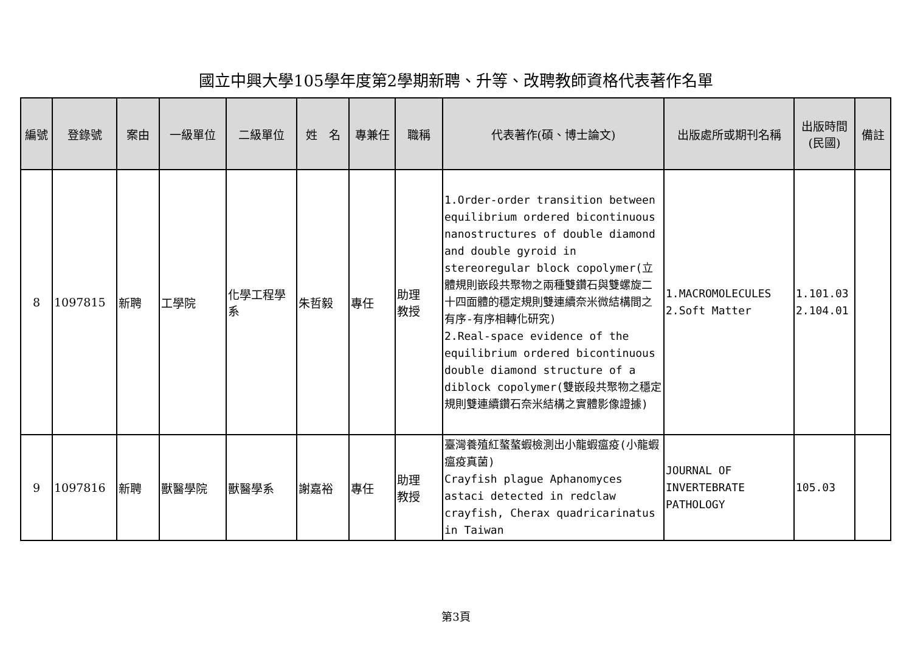國立中興大學105學年度第2學期新聘、升等、改聘教師資格代表著作名單
| 編號 | 登錄號 | 案由 | 一級單位 | 二級單位 | 姓 名 | 專兼任 | 職稱 | 代表著作(碩、博士論文) | 出版處所或期刊名稱 | 出版時間 (民國) | 備註 |
| --- | --- | --- | --- | --- | --- | --- | --- | --- | --- | --- | --- |
| 8 | 1097815 | 新聘 | 工學院 | 化學工程學系 | 朱哲毅 | 專任 | 助理 教授 | 1.Order-order transition between equilibrium ordered bicontinuous nanostructures of double diamond and double gyroid in stereoregular block copolymer(立體規則嵌段共聚物之兩種雙鑽石與雙螺旋二十四面體的穩定規則雙連續奈米微結構間之有序-有序相轉化研究) 2.Real-space evidence of the equilibrium ordered bicontinuous double diamond structure of a diblock copolymer(雙嵌段共聚物之穩定規則雙連續鑽石奈米結構之實體影像證據) | 1.MACROMOLECULES 2.Soft Matter | 1.101.03 2.104.01 | |
| 9 | 1097816 | 新聘 | 獸醫學院 | 獸醫學系 | 謝嘉裕 | 專任 | 助理 教授 | 臺灣養殖紅螯螯蝦檢測出小龍蝦瘟疫(小龍蝦瘟疫真菌) Crayfish plague Aphanomyces astaci detected in redclaw crayfish, Cherax quadricarinatus in Taiwan | JOURNAL OF INVERTEBRATE PATHOLOGY | 105.03 | |
第3頁